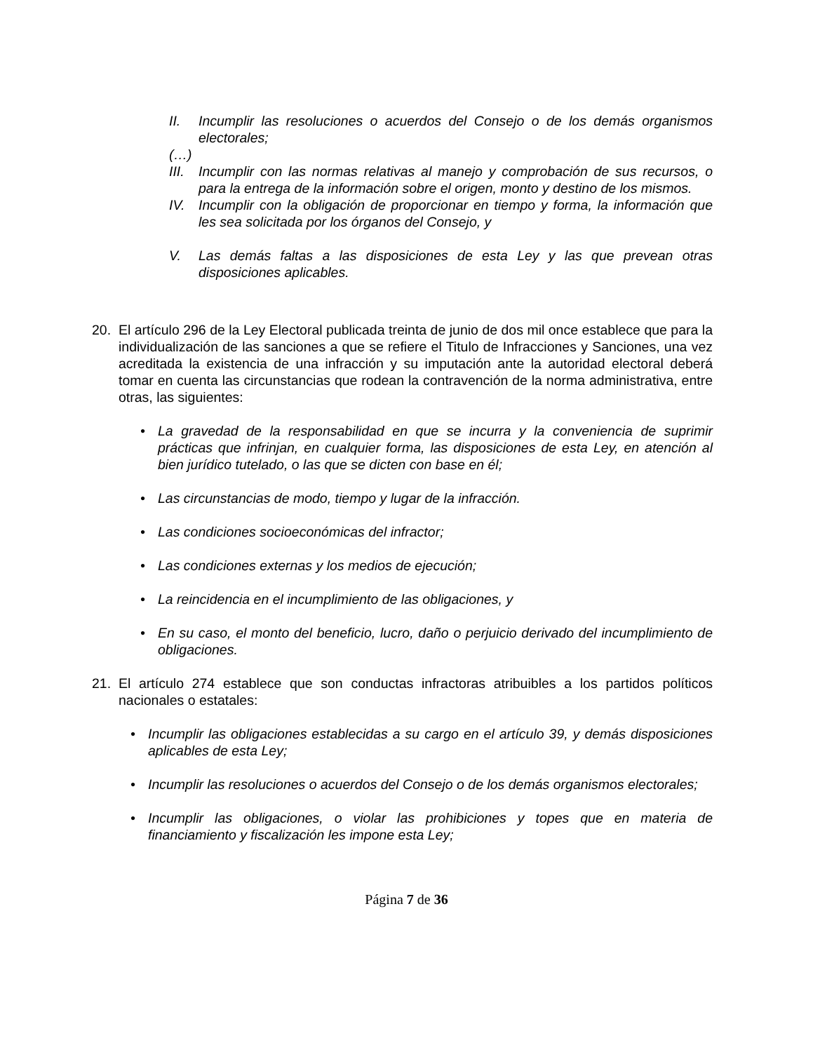II. Incumplir las resoluciones o acuerdos del Consejo o de los demás organismos electorales;
(…)
III. Incumplir con las normas relativas al manejo y comprobación de sus recursos, o para la entrega de la información sobre el origen, monto y destino de los mismos.
IV. Incumplir con la obligación de proporcionar en tiempo y forma, la información que les sea solicitada por los órganos del Consejo, y
V. Las demás faltas a las disposiciones de esta Ley y las que prevean otras disposiciones aplicables.
20. El artículo 296 de la Ley Electoral publicada treinta de junio de dos mil once establece que para la individualización de las sanciones a que se refiere el Titulo de Infracciones y Sanciones, una vez acreditada la existencia de una infracción y su imputación ante la autoridad electoral deberá tomar en cuenta las circunstancias que rodean la contravención de la norma administrativa, entre otras, las siguientes:
• La gravedad de la responsabilidad en que se incurra y la conveniencia de suprimir prácticas que infrinjan, en cualquier forma, las disposiciones de esta Ley, en atención al bien jurídico tutelado, o las que se dicten con base en él;
• Las circunstancias de modo, tiempo y lugar de la infracción.
• Las condiciones socioeconómicas del infractor;
• Las condiciones externas y los medios de ejecución;
• La reincidencia en el incumplimiento de las obligaciones, y
• En su caso, el monto del beneficio, lucro, daño o perjuicio derivado del incumplimiento de obligaciones.
21. El artículo 274 establece que son conductas infractoras atribuibles a los partidos políticos nacionales o estatales:
• Incumplir las obligaciones establecidas a su cargo en el artículo 39, y demás disposiciones aplicables de esta Ley;
• Incumplir las resoluciones o acuerdos del Consejo o de los demás organismos electorales;
• Incumplir las obligaciones, o violar las prohibiciones y topes que en materia de financiamiento y fiscalización les impone esta Ley;
Página 7 de 36